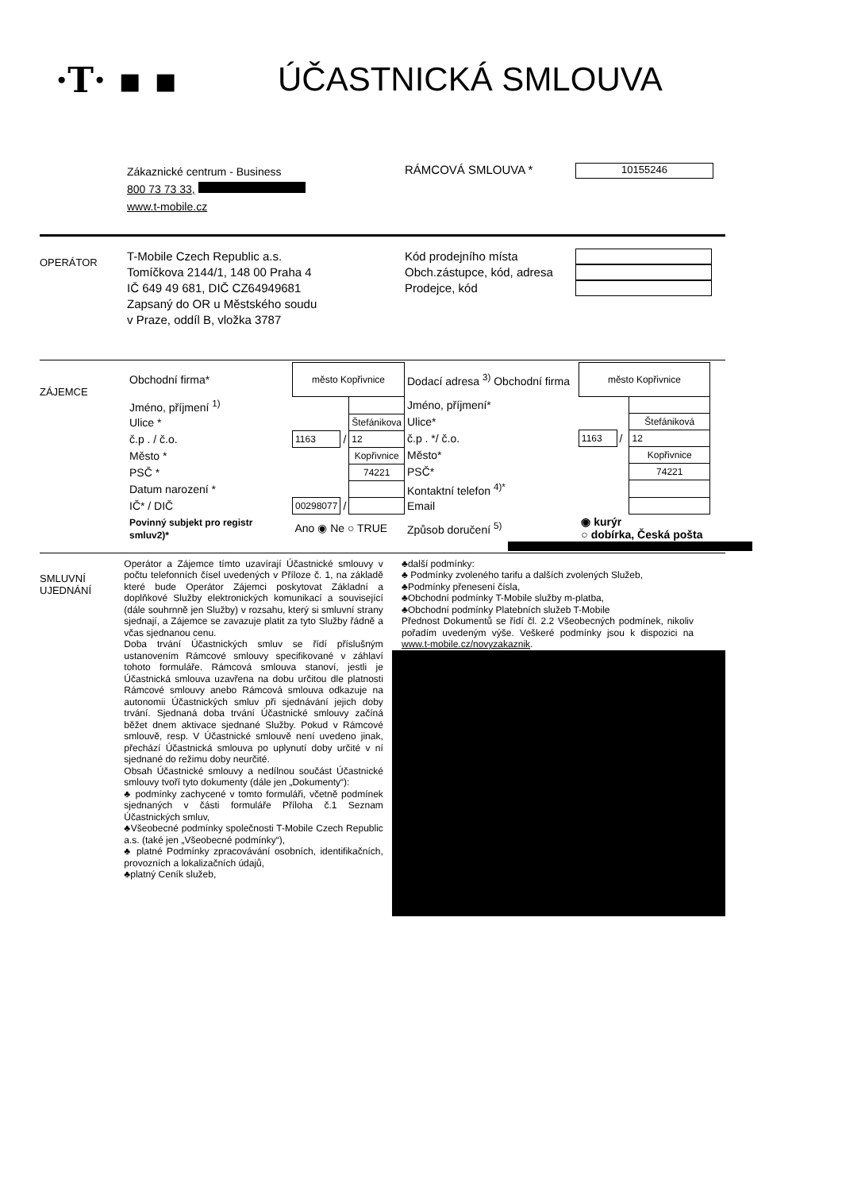·T· ▪ ▪ ÚČASTNICKÁ SMLOUVA
Zákaznické centrum - Business
800 73 73 33,
www.t-mobile.cz
RÁMCOVÁ SMLOUVA *
10155246
OPERÁTOR
T-Mobile Czech Republic a.s.
Tomíčkova 2144/1, 148 00 Praha 4
IČ 649 49 681, DIČ CZ64949681
Zapsaný do OR u Městského soudu
v Praze, oddíl B, vložka 3787
Kód prodejního místa
Obch.zástupce, kód, adresa
Prodejce, kód
ZÁJEMCE
| Obchodní firma* | město Kopřivnice | | |
| Jméno, příjmení <sup>1)</sup> | | | |
| Ulice * | | | Štefánikova |
| č.p . / č.o. | 1163 | / | 12 |
| Město * | | | Kopřivnice |
| PSČ * | | | 74221 |
| Datum narození * | | | |
| IČ* / DIČ | 00298077 | / | |
| Povinný subjekt pro registr smluv2)* | Ano ◉ Ne ○ TRUE | | |
| Dodací adresa <sup>3)</sup> Obchodní firma | město Kopřivnice | | |
| Jméno, příjmení* | | | |
| Ulice* | | | Štefániková |
| č.p . */ č.o. | 1163 | / | 12 |
| Město* | | | Kopřivnice |
| PSČ* | | | 74221 |
| Kontaktní telefon <sup>4)*</sup> | | | |
| Email | | | |
| Způsob doručení <sup>5)</sup> | ◉ kurýr ○ dobírka, Česká pošta | | |
SMLUVNÍ
UJEDNÁNÍ
Operátor a Zájemce tímto uzavírají Účastnické smlouvy v počtu telefonních čísel uvedených v Příloze č. 1, na základě které bude Operátor Zájemci poskytovat Základní a doplňkové Služby elektronických komunikací a související (dále souhrnně jen Služby) v rozsahu, který si smluvní strany sjednají, a Zájemce se zavazuje platit za tyto Služby řádně a včas sjednanou cenu.
Doba trvání Účastnických smluv se řídí příslušným ustanovením Rámcové smlouvy specifikované v záhlaví tohoto formuláře. Rámcová smlouva stanoví, jestli je Účastnická smlouva uzavřena na dobu určitou dle platnosti Rámcové smlouvy anebo Rámcová smlouva odkazuje na autonomii Účastnických smluv při sjednávání jejich doby trvání. Sjednaná doba trvání Účastnické smlouvy začíná běžet dnem aktivace sjednané Služby. Pokud v Rámcové smlouvě, resp. V Účastnické smlouvě není uvedeno jinak, přechází Účastnická smlouva po uplynutí doby určité v ní sjednané do režimu doby neurčité.
Obsah Účastnické smlouvy a nedílnou součást Účastnické smlouvy tvoří tyto dokumenty (dále jen „Dokumenty“):
♣ podmínky zachycené v tomto formuláři, včetně podmínek sjednaných v části formuláře Příloha č.1 Seznam Účastnických smluv,
♣Všeobecné podmínky společnosti T-Mobile Czech Republic a.s. (také jen „Všeobecné podmínky“),
♣ platné Podmínky zpracovávání osobních, identifikačních, provozních a lokalizačních údajů,
♣platný Ceník služeb,
♣další podmínky:
♣ Podmínky zvoleného tarifu a dalších zvolených Služeb,
♣Podmínky přenesení čísla,
♣Obchodní podmínky T-Mobile služby m-platba,
♣Obchodní podmínky Platebních služeb T-Mobile
Přednost Dokumentů se řídí čl. 2.2 Všeobecných podmínek, nikoliv pořadím uvedeným výše. Veškeré podmínky jsou k dispozici na www.t-mobile.cz/novyzakaznik.